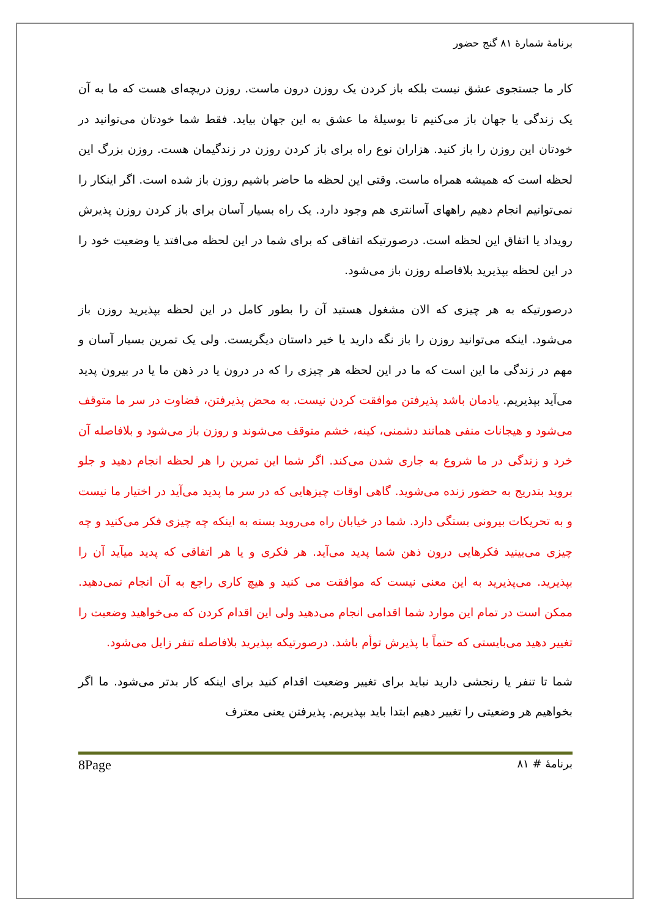برنامهٔ شمارهٔ ۸۱ گنج حضور
کار ما جستجوی عشق نیست بلکه باز کردن یک روزن درون ماست. روزن دریچه‌ای هست که ما به آن یک زندگی یا جهان باز می‌کنیم تا بوسیلهٔ ما عشق به این جهان بیاید. فقط شما خودتان می‌توانید در خودتان این روزن را باز کنید. هزاران نوع راه برای باز کردن روزن در زندگیمان هست. روزن بزرگ این لحظه است که همیشه همراه ماست. وقتی این لحظه ما حاضر باشیم روزن باز شده است. اگر اینکار را نمی‌توانیم انجام دهیم راههای آسانتری هم وجود دارد. یک راه بسیار آسان برای باز کردن روزن پذیرش رویداد یا اتفاق این لحظه است. درصورتیکه اتفاقی که برای شما در این لحظه می‌افتد یا وضعیت خود را در این لحظه بپذیرید بلافاصله روزن باز می‌شود.
درصورتیکه به هر چیزی که الان مشغول هستید آن را بطور کامل در این لحظه بپذیرید روزن باز می‌شود. اینکه می‌توانید روزن را باز نگه دارید یا خیر داستان دیگریست. ولی یک تمرین بسیار آسان و مهم در زندگی ما این است که ما در این لحظه هر چیزی را که در درون یا در ذهن ما یا در بیرون پدید می‌آید بپذیریم. یادمان باشد پذیرفتن موافقت کردن نیست. به محض پذیرفتن، قضاوت در سر ما متوقف می‌شود و هیجانات منفی همانند دشمنی، کینه، خشم متوقف می‌شوند و روزن باز می‌شود و بلافاصله آن خرد و زندگی در ما شروع به جاری شدن می‌کند. اگر شما این تمرین را هر لحظه انجام دهید و جلو بروید بتدریج به حضور زنده می‌شوید. گاهی اوقات چیزهایی که در سر ما پدید می‌آید در اختیار ما نیست و به تحریکات بیرونی بستگی دارد. شما در خیابان راه می‌روید بسته به اینکه چه چیزی فکر می‌کنید و چه چیزی می‌بینید فکرهایی درون ذهن شما پدید می‌آید. هر فکری و یا هر اتفاقی که پدید میآید آن را بپذیرید. می‌پذیرید به این معنی نیست که موافقت می کنید و هیچ کاری راجع به آن انجام نمی‌دهید. ممکن است در تمام این موارد شما اقدامی انجام می‌دهید ولی این اقدام کردن که می‌خواهید وضعیت را تغییر دهید می‌بایستی که حتماً با پذیرش توأم باشد. درصورتیکه بپذیرید بلافاصله تنفر زایل می‌شود.
شما تا تنفر یا رنجشی دارید نباید برای تغییر وضعیت اقدام کنید برای اینکه کار بدتر می‌شود. ما اگر بخواهیم هر وضعیتی را تغییر دهیم ابتدا باید بپذیریم. پذیرفتن یعنی معترف
برنامهٔ # ۸۱ 8Page